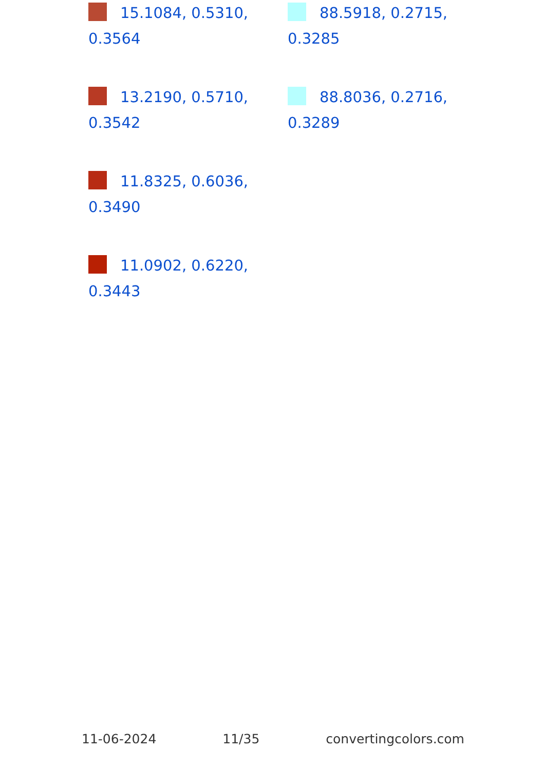15.1084, 0.5310, 0.3564
88.5918, 0.2715, 0.3285
13.2190, 0.5710, 0.3542
88.8036, 0.2716, 0.3289
11.8325, 0.6036, 0.3490
11.0902, 0.6220, 0.3443
11-06-2024 11/35 convertingcolors.com